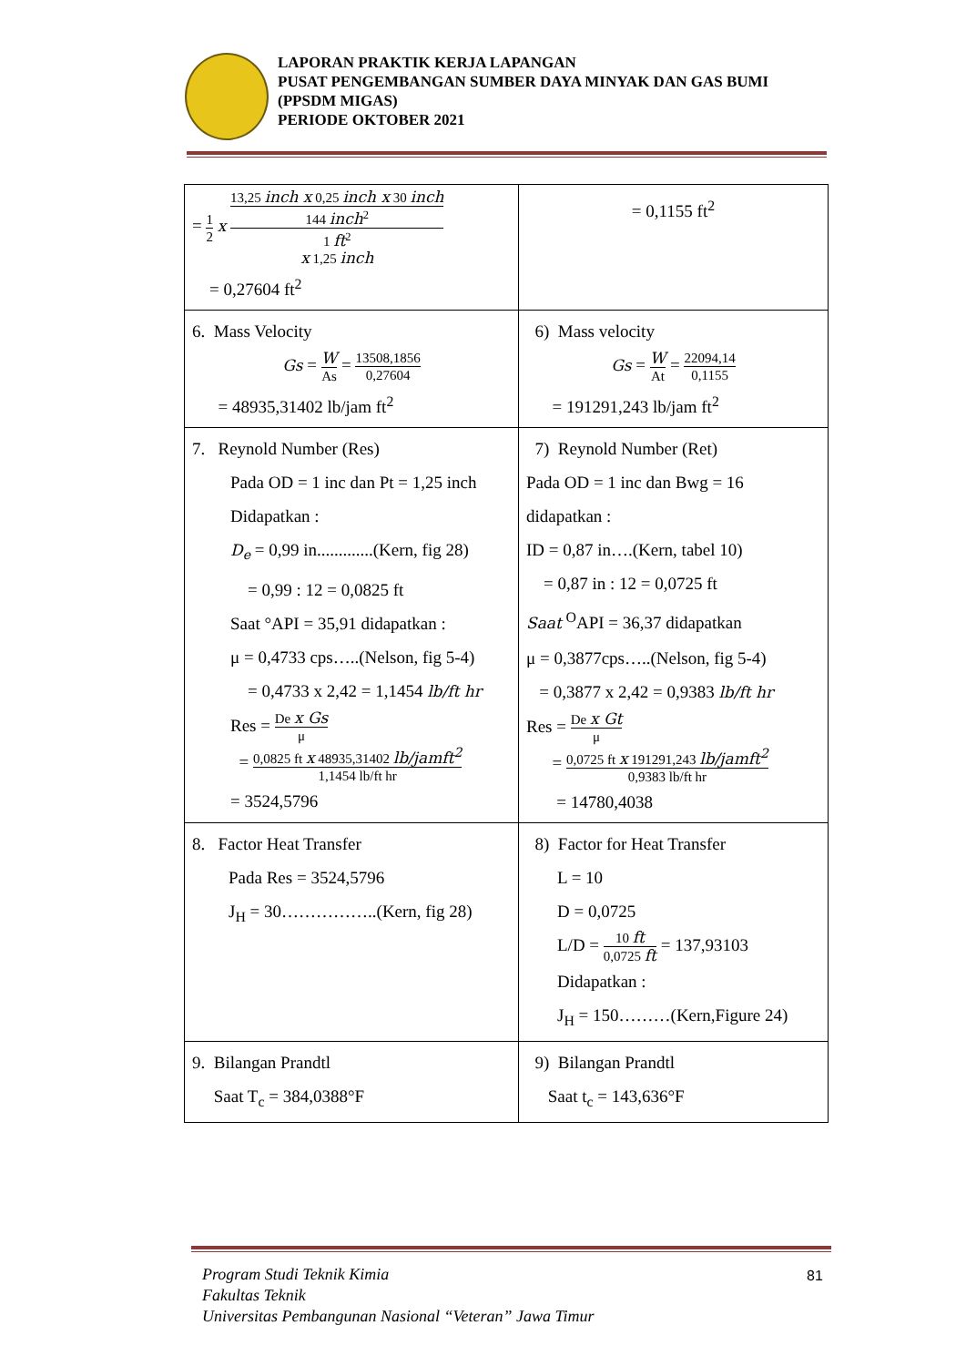LAPORAN PRAKTIK KERJA LAPANGAN
PUSAT PENGEMBANGAN SUMBER DAYA MINYAK DAN GAS BUMI (PPSDM MIGAS)
PERIODE OKTOBER 2021
| = 1 2 x 13,25 inch x 0,25 inch x 30 inch 144 inch<sup>2</sup> 1 ft<sup>2</sup> x 1,25 inch = 0,27604 ft<sup>2</sup> | = 0,1155 ft<sup>2</sup> |
| 6. Mass Velocity Gs = W As = 13508,1856 0,27604 = 48935,31402 lb/jam ft<sup>2</sup> | 6) Mass velocity Gs = W At = 22094,14 0,1155 = 191291,243 lb/jam ft<sup>2</sup> |
| 7. Reynold Number (Res) Pada OD = 1 inc dan Pt = 1,25 inch Didapatkan : D<sub>e</sub> = 0,99 in.............(Kern, fig 28) = 0,99 : 12 = 0,0825 ft Saat °API = 35,91 didapatkan : μ = 0,4733 cps…..(Nelson, fig 5-4) = 0,4733 x 2,42 = 1,1454 lb/ft hr Res = De x Gs μ = 0,0825 ft x 48935,31402 lb/jamft<sup>2</sup> 1,1454 lb/ft hr = 3524,5796 | 7) Reynold Number (Ret) Pada OD = 1 inc dan Bwg = 16 didapatkan : ID = 0,87 in….(Kern, tabel 10) = 0,87 in : 12 = 0,0725 ft Saat <sup>O</sup>API = 36,37 didapatkan μ = 0,3877cps…..(Nelson, fig 5-4) = 0,3877 x 2,42 = 0,9383 lb/ft hr Res = De x Gt μ = 0,0725 ft x 191291,243 lb/jamft<sup>2</sup> 0,9383 lb/ft hr = 14780,4038 |
| 8. Factor Heat Transfer Pada Res = 3524,5796 J<sub>H</sub> = 30……………..(Kern, fig 28) | 8) Factor for Heat Transfer L = 10 D = 0,0725 L/D = 10 ft 0,0725 ft = 137,93103 Didapatkan : J<sub>H</sub> = 150………(Kern,Figure 24) |
| 9. Bilangan Prandtl Saat T<sub>c</sub> = 384,0388°F | 9) Bilangan Prandtl Saat t<sub>c</sub> = 143,636°F |
Program Studi Teknik Kimia
Fakultas Teknik
Universitas Pembangunan Nasional “Veteran” Jawa Timur
81